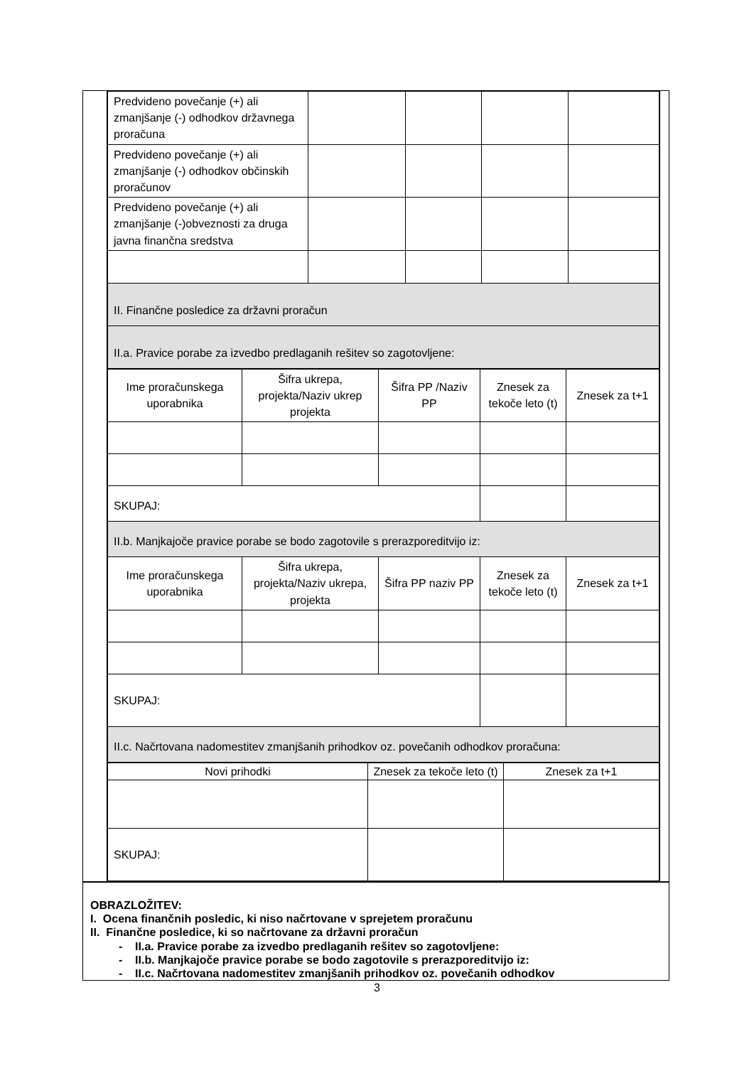| Predvideno povečanje (+) ali zmanjšanje (-) odhodkov državnega proračuna | | | | |
| Predvideno povečanje (+) ali zmanjšanje (-) odhodkov občinskih proračunov | | | | |
| Predvideno povečanje (+) ali zmanjšanje (-)obveznosti za druga javna finančna sredstva | | | | |
| II. Finančne posledice za državni proračun | | | | |
| II.a. Pravice porabe za izvedbo predlaganih rešitev so zagotovljene: | | | | |
| Ime proračunskega uporabnika | Šifra ukrepa, projekta/Naziv ukrep projekta | Šifra PP /Naziv PP | Znesek za tekoče leto (t) | Znesek za t+1 |
| SKUPAJ: | | | | |
| II.b. Manjkajoče pravice porabe se bodo zagotovile s prerazporeditvijo iz: | | | | |
| Ime proračunskega uporabnika | Šifra ukrepa, projekta/Naziv ukrepa, projekta | Šifra PP naziv PP | Znesek za tekoče leto (t) | Znesek za t+1 |
| SKUPAJ: | | | | |
| II.c. Načrtovana nadomestitev zmanjšanih prihodkov oz. povečanih odhodkov proračuna: | | | | |
| Novi prihodki | Znesek za tekoče leto (t) | Znesek za t+1 |
| SKUPAJ: | | |
OBRAZLOŽITEV:
I. Ocena finančnih posledic, ki niso načrtovane v sprejetem proračunu
II. Finančne posledice, ki so načrtovane za državni proračun
- II.a. Pravice porabe za izvedbo predlaganih rešitev so zagotovljene:
- II.b. Manjkajoče pravice porabe se bodo zagotovile s prerazporeditvijo iz:
- II.c. Načrtovana nadomestitev zmanjšanih prihodkov oz. povečanih odhodkov
3